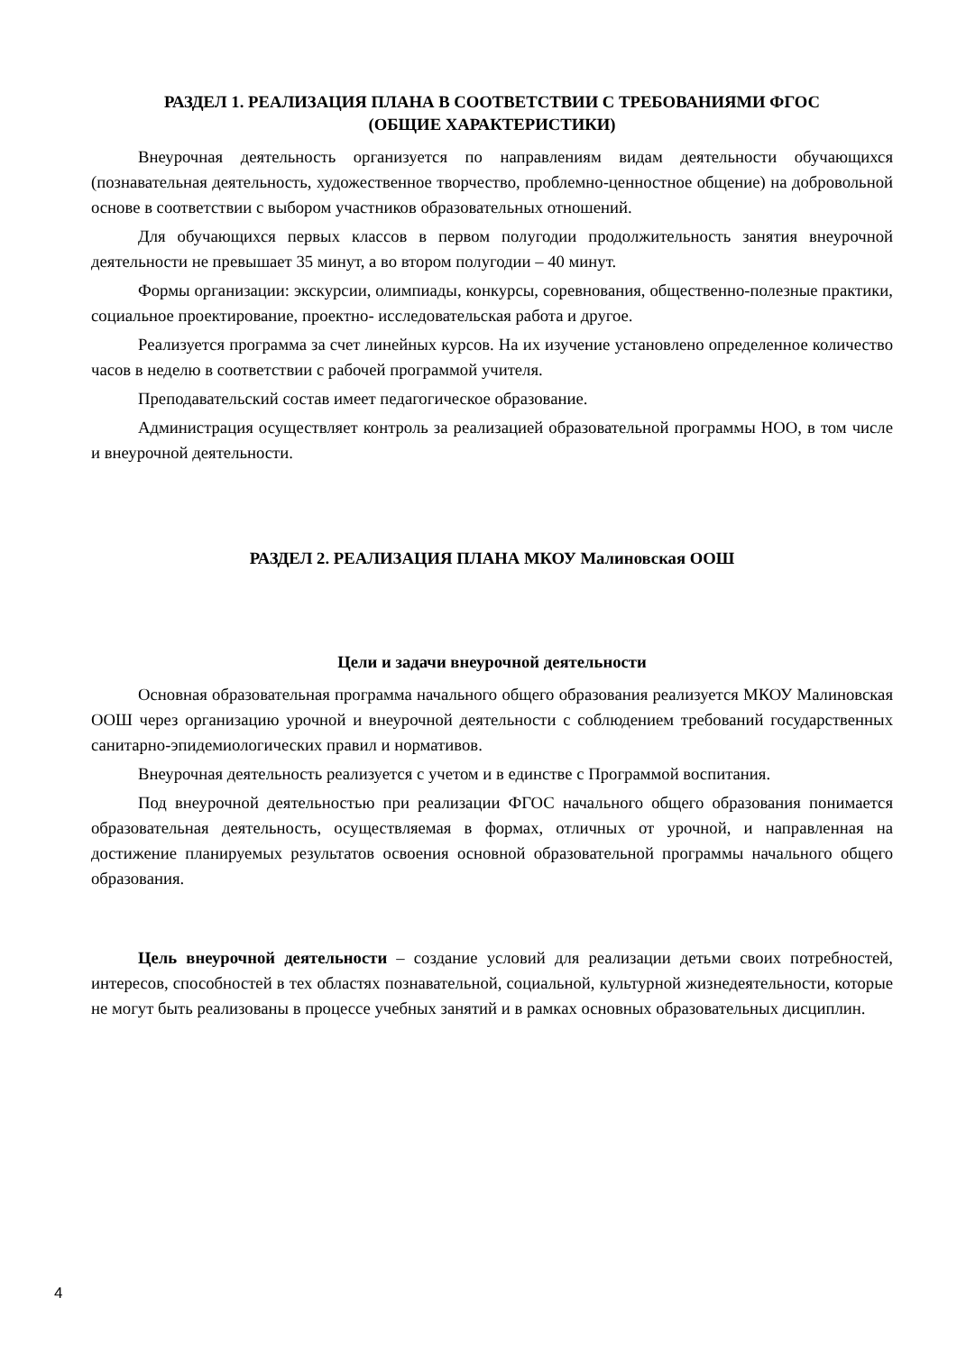РАЗДЕЛ 1. РЕАЛИЗАЦИЯ ПЛАНА В СООТВЕТСТВИИ С ТРЕБОВАНИЯМИ ФГОС
(ОБЩИЕ ХАРАКТЕРИСТИКИ)
Внеурочная деятельность организуется по направлениям видам деятельности обучающихся (познавательная деятельность, художественное творчество, проблемно-ценностное общение) на добровольной основе в соответствии с выбором участников образовательных отношений.
Для обучающихся первых классов в первом полугодии продолжительность занятия внеурочной деятельности не превышает 35 минут, а во втором полугодии – 40 минут.
Формы организации: экскурсии, олимпиады, конкурсы, соревнования, общественно-полезные практики, социальное проектирование, проектно- исследовательская работа и другое.
Реализуется программа за счет линейных курсов. На их изучение установлено определенное количество часов в неделю в соответствии с рабочей программой учителя.
Преподавательский состав имеет педагогическое образование.
Администрация осуществляет контроль за реализацией образовательной программы НОО, в том числе и внеурочной деятельности.
РАЗДЕЛ 2. РЕАЛИЗАЦИЯ ПЛАНА МКОУ Малиновская ООШ
Цели и задачи внеурочной деятельности
Основная образовательная программа начального общего образования реализуется МКОУ Малиновская ООШ через организацию урочной и внеурочной деятельности с соблюдением требований государственных санитарно-эпидемиологических правил и нормативов.
Внеурочная деятельность реализуется с учетом и в единстве с Программой воспитания.
Под внеурочной деятельностью при реализации ФГОС начального общего образования понимается образовательная деятельность, осуществляемая в формах, отличных от урочной, и направленная на достижение планируемых результатов освоения основной образовательной программы начального общего образования.
Цель внеурочной деятельности – создание условий для реализации детьми своих потребностей, интересов, способностей в тех областях познавательной, социальной, культурной жизнедеятельности, которые не могут быть реализованы в процессе учебных занятий и в рамках основных образовательных дисциплин.
4